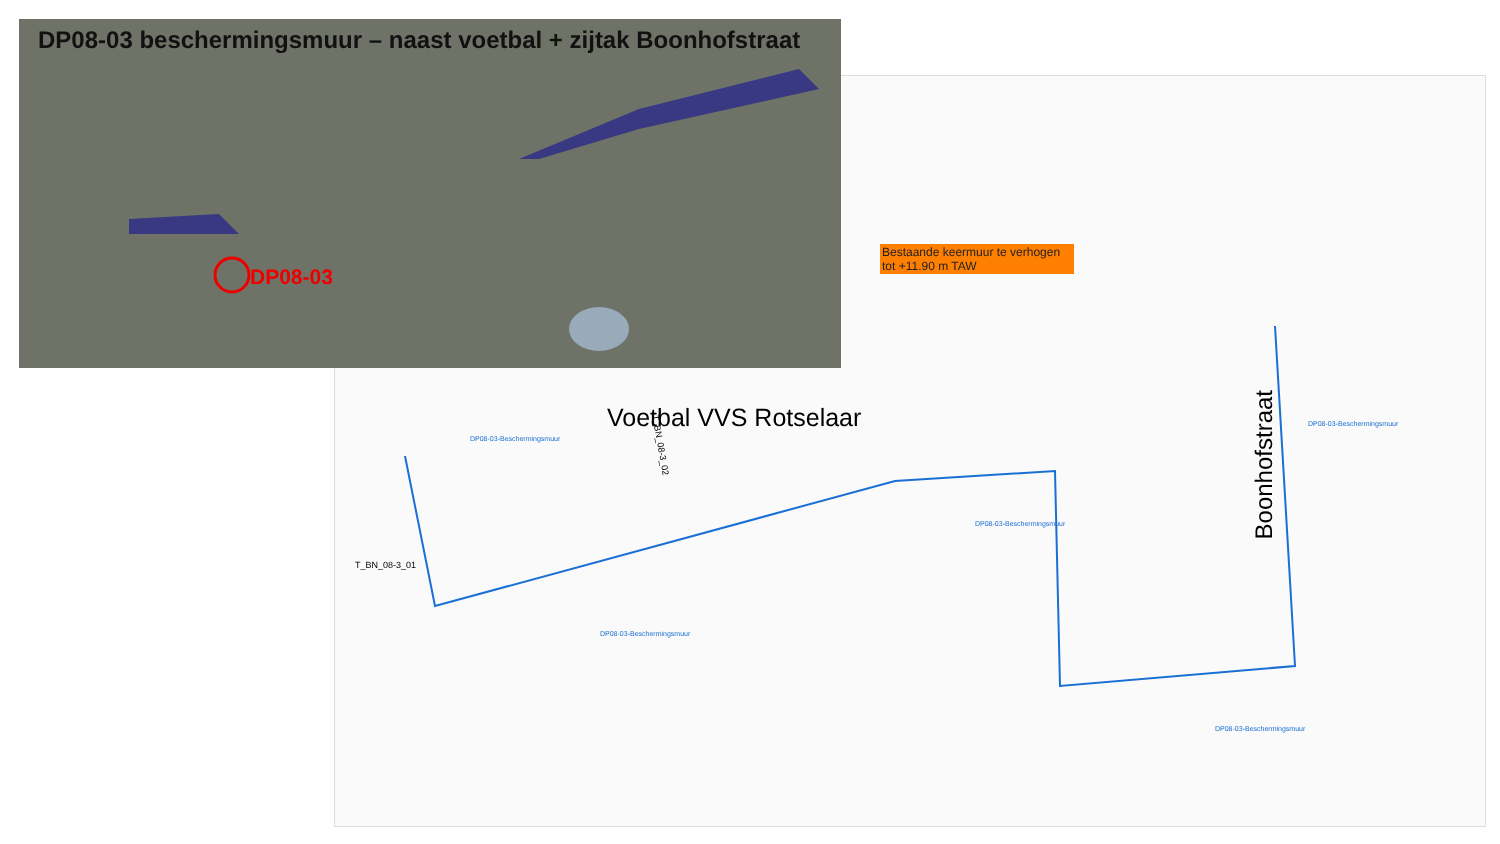DP08-03 beschermingsmuur – naast voetbal + zijtak Boonhofstraat
DP08-03
Bestaande keermuur te verhogen tot +11.90 m TAW
Voetbal VVS Rotselaar
Boonhofstraat
DP08-03-Beschermingsmuur
DP08-03-Beschermingsmuur
DP08-03-Beschermingsmuur
DP08-03-Beschermingsmuur
DP08-03-Beschermingsmuur
T_BN_08-3_02
T_BN_08-3_01